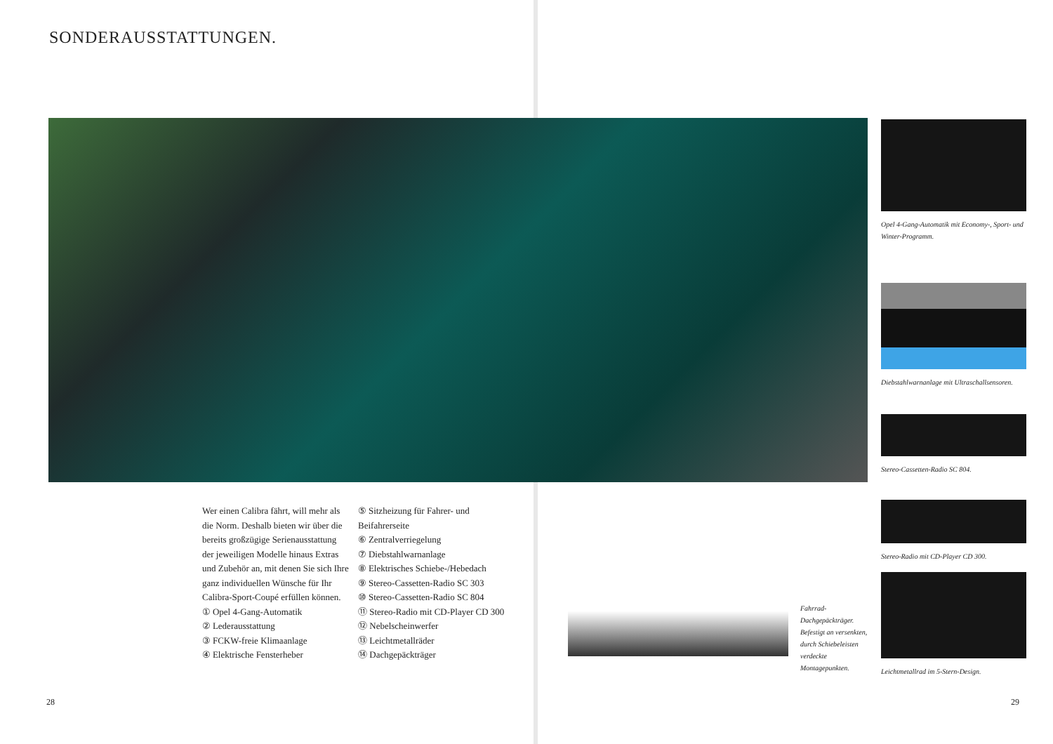SONDERAUSSTATTUNGEN.
Wer einen Calibra fährt, will mehr als die Norm. Deshalb bieten wir über die bereits großzügige Serienausstattung der jeweiligen Modelle hinaus Extras und Zubehör an, mit denen Sie sich Ihre ganz individuellen Wünsche für Ihr Calibra-Sport-Coupé erfüllen können.
① Opel 4-Gang-Automatik
② Lederausstattung
③ FCKW-freie Klimaanlage
④ Elektrische Fensterheber
⑤ Sitzheizung für Fahrer- und Beifahrerseite
⑥ Zentralverriegelung
⑦ Diebstahlwarnanlage
⑧ Elektrisches Schiebe-/Hebedach
⑨ Stereo-Cassetten-Radio SC 303
⑩ Stereo-Cassetten-Radio SC 804
⑪ Stereo-Radio mit CD-Player CD 300
⑫ Nebelscheinwerfer
⑬ Leichtmetallräder
⑭ Dachgepäckträger
28 29
Opel 4-Gang-Automatik mit Economy-, Sport- und Winter-Programm.
Diebstahlwarnanlage mit Ultraschallsensoren.
Stereo-Cassetten-Radio SC 804.
Stereo-Radio mit CD-Player CD 300.
Leichtmetallrad im 5-Stern-Design.
Fahrrad-Dachgepäckträger. Befestigt an versenkten, durch Schiebeleisten verdeckte Montagepunkten.